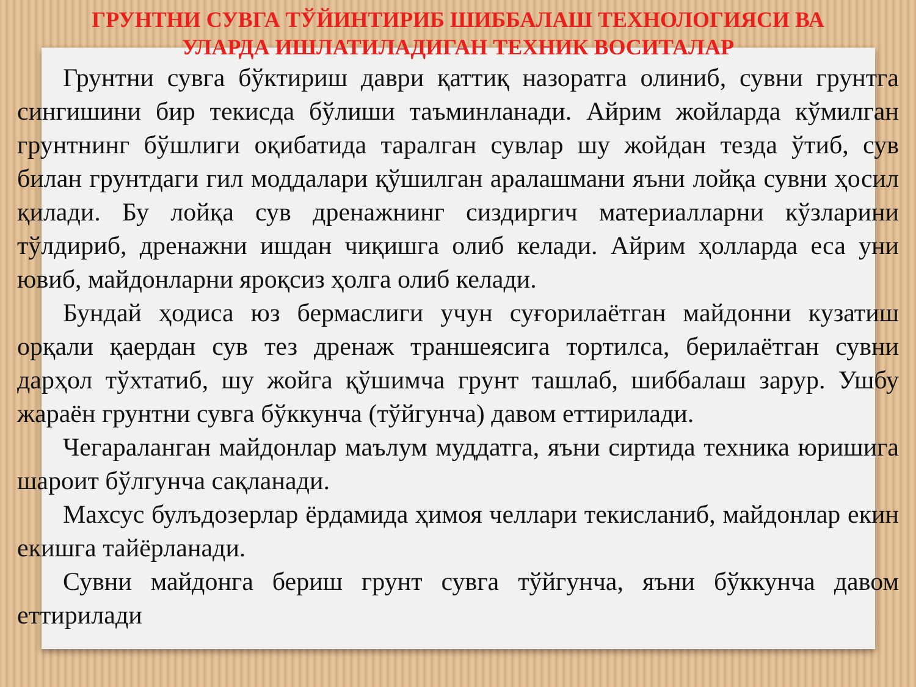ГРУНТНИ СУВГА ТЎЙИНТИРИБ ШИББАЛАШ ТЕХНОЛОГИЯСИ ВА
УЛАРДА ИШЛАТИЛАДИГАН ТЕХНИК ВОСИТАЛАР
Грунтни сувга бўктириш даври қаттиқ назоратга олиниб, сувни грунтга сингишини бир текисда бўлиши таъминланади. Айрим жойларда кўмилган грунтнинг бўшлиги оқибатида таралган сувлар шу жойдан тезда ўтиб, сув билан грунтдаги гил моддалари қўшилган аралашмани яъни лойқа сувни ҳосил қилади. Бу лойқа сув дренажнинг сиздиргич материалларни кўзларини тўлдириб, дренажни ишдан чиқишга олиб келади. Айрим ҳолларда еса уни ювиб, майдонларни яроқсиз ҳолга олиб келади.
Бундай ҳодиса юз бермаслиги учун суғорилаётган майдонни кузатиш орқали қаердан сув тез дренаж траншеясига тортилса, берилаётган сувни дарҳол тўхтатиб, шу жойга қўшимча грунт ташлаб, шиббалаш зарур. Ушбу жараён грунтни сувга бўккунча (тўйгунча) давом еттирилади.
Чегараланган майдонлар маълум муддатга, яъни сиртида техника юришига шароит бўлгунча сақланади.
Махсус булъдозерлар ёрдамида ҳимоя челлари текисланиб, майдонлар екин екишга тайёрланади.
Сувни майдонга бериш грунт сувга тўйгунча, яъни бўккунча давом еттирилади